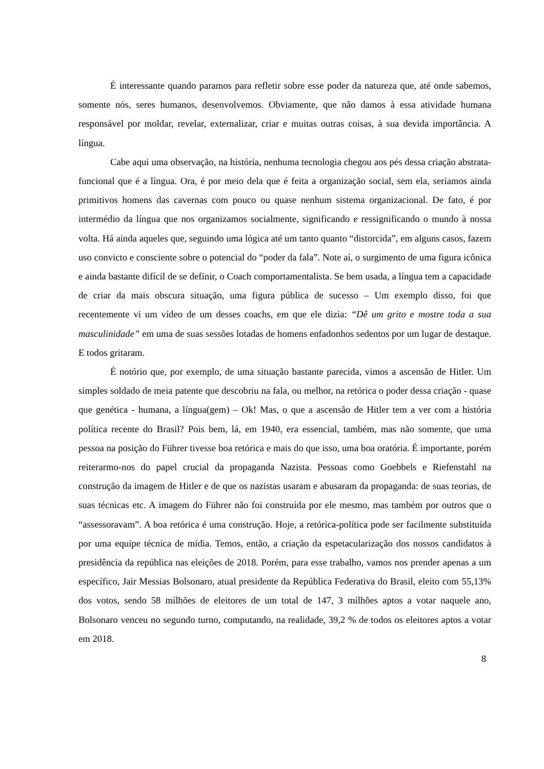É interessante quando paramos para refletir sobre esse poder da natureza que, até onde sabemos, somente nós, seres humanos, desenvolvemos. Obviamente, que não damos à essa atividade humana responsável por moldar, revelar, externalizar, criar e muitas outras coisas, à sua devida importância. A língua.
Cabe aqui uma observação, na história, nenhuma tecnologia chegou aos pés dessa criação abstrata-funcional que é a língua. Ora, é por meio dela que é feita a organização social, sem ela, seríamos ainda primitivos homens das cavernas com pouco ou quase nenhum sistema organizacional. De fato, é por intermédio da língua que nos organizamos socialmente, significando e ressignificando o mundo à nossa volta. Há ainda aqueles que, seguindo uma lógica até um tanto quanto “distorcida”, em alguns casos, fazem uso convicto e consciente sobre o potencial do “poder da fala”. Note aí, o surgimento de uma figura icônica e ainda bastante difícil de se definir, o Coach comportamentalista. Se bem usada, a língua tem a capacidade de criar da mais obscura situação, uma figura pública de sucesso – Um exemplo disso, foi que recentemente vi um vídeo de um desses coachs, em que ele dizia: “Dê um grito e mostre toda a sua masculinidade” em uma de suas sessões lotadas de homens enfadonhos sedentos por um lugar de destaque. E todos gritaram.
É notório que, por exemplo, de uma situação bastante parecida, vimos a ascensão de Hitler. Um simples soldado de meia patente que descobriu na fala, ou melhor, na retórica o poder dessa criação - quase que genética - humana, a língua(gem) – Ok! Mas, o que a ascensão de Hitler tem a ver com a história política recente do Brasil? Pois bem, lá, em 1940, era essencial, também, mas não somente, que uma pessoa na posição do Führer tivesse boa retórica e mais do que isso, uma boa oratória. É importante, porém reiterarmo-nos do papel crucial da propaganda Nazista. Pessoas como Goebbels e Riefenstahl na construção da imagem de Hitler e de que os nazistas usaram e abusaram da propaganda: de suas teorias, de suas técnicas etc. A imagem do Führer não foi construída por ele mesmo, mas também por outros que o “assessoravam”. A boa retórica é uma construção. Hoje, a retórica-política pode ser facilmente substituída por uma equipe técnica de mídia. Temos, então, a criação da espetacularização dos nossos candidatos à presidência da república nas eleições de 2018. Porém, para esse trabalho, vamos nos prender apenas a um específico, Jair Messias Bolsonaro, atual presidente da República Federativa do Brasil, eleito com 55,13% dos votos, sendo 58 milhões de eleitores de um total de 147, 3 milhões aptos a votar naquele ano, Bolsonaro venceu no segundo turno, computando, na realidade, 39,2 % de todos os eleitores aptos a votar em 2018.
8